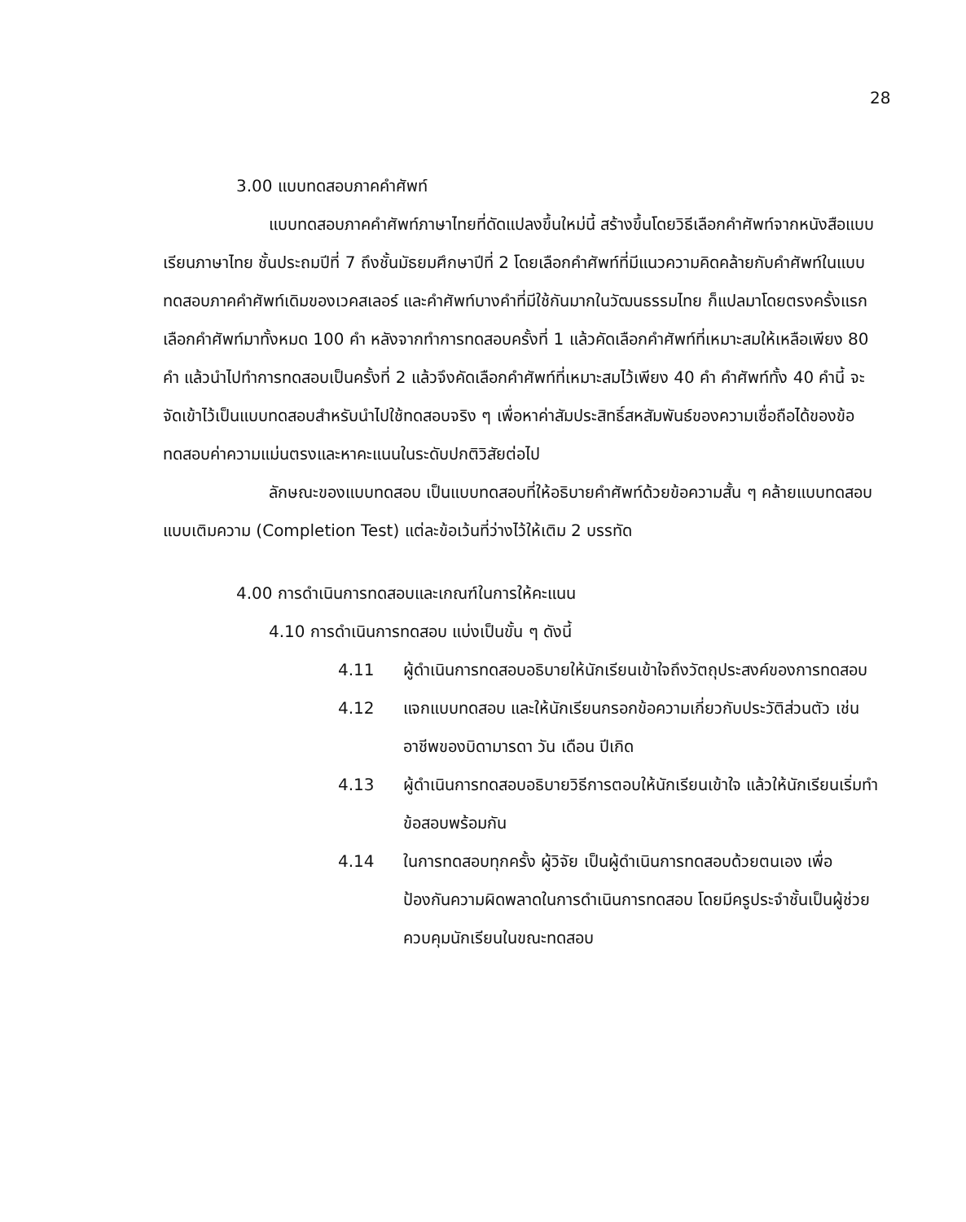28
3.00 แบบทดสอบภาคคำศัพท์
แบบทดสอบภาคคำศัพท์ภาษาไทยที่ดัดแปลงขึ้นใหม่นี้ สร้างขึ้นโดยวิธีเลือกคำศัพท์จากหนังสือแบบเรียนภาษาไทย ชั้นประถมปีที่ 7 ถึงชั้นมัธยมศึกษาปีที่ 2 โดยเลือกคำศัพท์ที่มีแนวความคิดคล้ายกับคำศัพท์ในแบบทดสอบภาคคำศัพท์เดิมของเวคสเลอร์ และคำศัพท์บางคำที่มีใช้กันมากในวัฒนธรรมไทย ก็แปลมาโดยตรงครั้งแรกเลือกคำศัพท์มาทั้งหมด 100 คำ หลังจากทำการทดสอบครั้งที่ 1 แล้วคัดเลือกคำศัพท์ที่เหมาะสมให้เหลือเพียง 80 คำ แล้วนำไปทำการทดสอบเป็นครั้งที่ 2 แล้วจึงคัดเลือกคำศัพท์ที่เหมาะสมไว้เพียง 40 คำ คำศัพท์ทั้ง 40 คำนี้ จะจัดเข้าไว้เป็นแบบทดสอบสำหรับนำไปใช้ทดสอบจริง ๆ เพื่อหาค่าสัมประสิทธิ์สหสัมพันธ์ของความเชื่อถือได้ของข้อทดสอบค่าความแม่นตรงและหาคะแนนในระดับปกติวิสัยต่อไป
ลักษณะของแบบทดสอบ เป็นแบบทดสอบที่ให้อธิบายคำศัพท์ด้วยข้อความสั้น ๆ คล้ายแบบทดสอบแบบเติมความ (Completion Test) แต่ละข้อเว้นที่ว่างไว้ให้เติม 2 บรรทัด
4.00 การดำเนินการทดสอบและเกณฑ์ในการให้คะแนน
4.10 การดำเนินการทดสอบ แบ่งเป็นขั้น ๆ ดังนี้
4.11 ผู้ดำเนินการทดสอบอธิบายให้นักเรียนเข้าใจถึงวัตถุประสงค์ของการทดสอบ
4.12 แจกแบบทดสอบ และให้นักเรียนกรอกข้อความเกี่ยวกับประวัติส่วนตัว เช่น อาชีพของบิดามารดา วัน เดือน ปีเกิด
4.13 ผู้ดำเนินการทดสอบอธิบายวิธีการตอบให้นักเรียนเข้าใจ แล้วให้นักเรียนเริ่มทำข้อสอบพร้อมกัน
4.14 ในการทดสอบทุกครั้ง ผู้วิจัย เป็นผู้ดำเนินการทดสอบด้วยตนเอง เพื่อป้องกันความผิดพลาดในการดำเนินการทดสอบ โดยมีครูประจำชั้นเป็นผู้ช่วยควบคุมนักเรียนในขณะทดสอบ